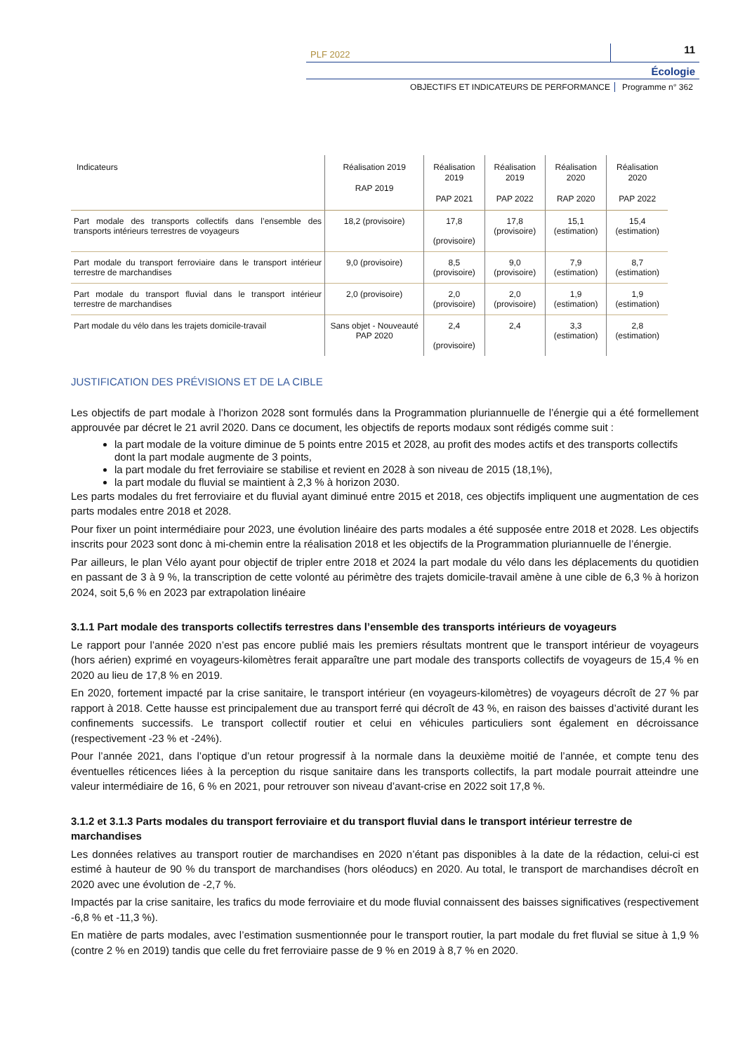PLF 2022 11
Écologie
OBJECTIFS ET INDICATEURS DE PERFORMANCE Programme n° 362
| Indicateurs | Réalisation 2019 RAP 2019 | Réalisation 2019 PAP 2021 | Réalisation 2019 PAP 2022 | Réalisation 2020 RAP 2020 | Réalisation 2020 PAP 2022 |
| --- | --- | --- | --- | --- | --- |
| Part modale des transports collectifs dans l’ensemble des transports intérieurs terrestres de voyageurs | 18,2 (provisoire) | 17,8 (provisoire) | 17,8 (provisoire) | 15,1 (estimation) | 15,4 (estimation) |
| Part modale du transport ferroviaire dans le transport intérieur terrestre de marchandises | 9,0 (provisoire) | 8,5 (provisoire) | 9,0 (provisoire) | 7,9 (estimation) | 8,7 (estimation) |
| Part modale du transport fluvial dans le transport intérieur terrestre de marchandises | 2,0 (provisoire) | 2,0 (provisoire) | 2,0 (provisoire) | 1,9 (estimation) | 1,9 (estimation) |
| Part modale du vélo dans les trajets domicile-travail | Sans objet - Nouveauté PAP 2020 | 2,4 (provisoire) | 2,4 | 3,3 (estimation) | 2,8 (estimation) |
JUSTIFICATION DES PRÉVISIONS ET DE LA CIBLE
Les objectifs de part modale à l’horizon 2028 sont formulés dans la Programmation pluriannuelle de l’énergie qui a été formellement approuvée par décret le 21 avril 2020. Dans ce document, les objectifs de reports modaux sont rédigés comme suit :
la part modale de la voiture diminue de 5 points entre 2015 et 2028, au profit des modes actifs et des transports collectifs dont la part modale augmente de 3 points,
la part modale du fret ferroviaire se stabilise et revient en 2028 à son niveau de 2015 (18,1%),
la part modale du fluvial se maintient à 2,3 % à horizon 2030.
Les parts modales du fret ferroviaire et du fluvial ayant diminué entre 2015 et 2018, ces objectifs impliquent une augmentation de ces parts modales entre 2018 et 2028.
Pour fixer un point intermédiaire pour 2023, une évolution linéaire des parts modales a été supposée entre 2018 et 2028. Les objectifs inscrits pour 2023 sont donc à mi-chemin entre la réalisation 2018 et les objectifs de la Programmation pluriannuelle de l’énergie.
Par ailleurs, le plan Vélo ayant pour objectif de tripler entre 2018 et 2024 la part modale du vélo dans les déplacements du quotidien en passant de 3 à 9 %, la transcription de cette volonté au périmètre des trajets domicile-travail amène à une cible de 6,3 % à horizon 2024, soit 5,6 % en 2023 par extrapolation linéaire
3.1.1 Part modale des transports collectifs terrestres dans l’ensemble des transports intérieurs de voyageurs
Le rapport pour l’année 2020 n’est pas encore publié mais les premiers résultats montrent que le transport intérieur de voyageurs (hors aérien) exprimé en voyageurs-kilomètres ferait apparaître une part modale des transports collectifs de voyageurs de 15,4 % en 2020 au lieu de 17,8 % en 2019.
En 2020, fortement impacté par la crise sanitaire, le transport intérieur (en voyageurs-kilomètres) de voyageurs décroît de 27 % par rapport à 2018. Cette hausse est principalement due au transport ferré qui décroît de 43 %, en raison des baisses d’activité durant les confinements successifs. Le transport collectif routier et celui en véhicules particuliers sont également en décroissance (respectivement -23 % et -24%).
Pour l’année 2021, dans l’optique d’un retour progressif à la normale dans la deuxième moitié de l’année, et compte tenu des éventuelles réticences liées à la perception du risque sanitaire dans les transports collectifs, la part modale pourrait atteindre une valeur intermédiaire de 16, 6 % en 2021, pour retrouver son niveau d’avant-crise en 2022 soit 17,8 %.
3.1.2 et 3.1.3 Parts modales du transport ferroviaire et du transport fluvial dans le transport intérieur terrestre de marchandises
Les données relatives au transport routier de marchandises en 2020 n’étant pas disponibles à la date de la rédaction, celui-ci est estimé à hauteur de 90 % du transport de marchandises (hors oléoducs) en 2020. Au total, le transport de marchandises décroît en 2020 avec une évolution de -2,7 %.
Impactés par la crise sanitaire, les trafics du mode ferroviaire et du mode fluvial connaissent des baisses significatives (respectivement -6,8 % et -11,3 %).
En matière de parts modales, avec l’estimation susmentionnée pour le transport routier, la part modale du fret fluvial se situe à 1,9 % (contre 2 % en 2019) tandis que celle du fret ferroviaire passe de 9 % en 2019 à 8,7 % en 2020.